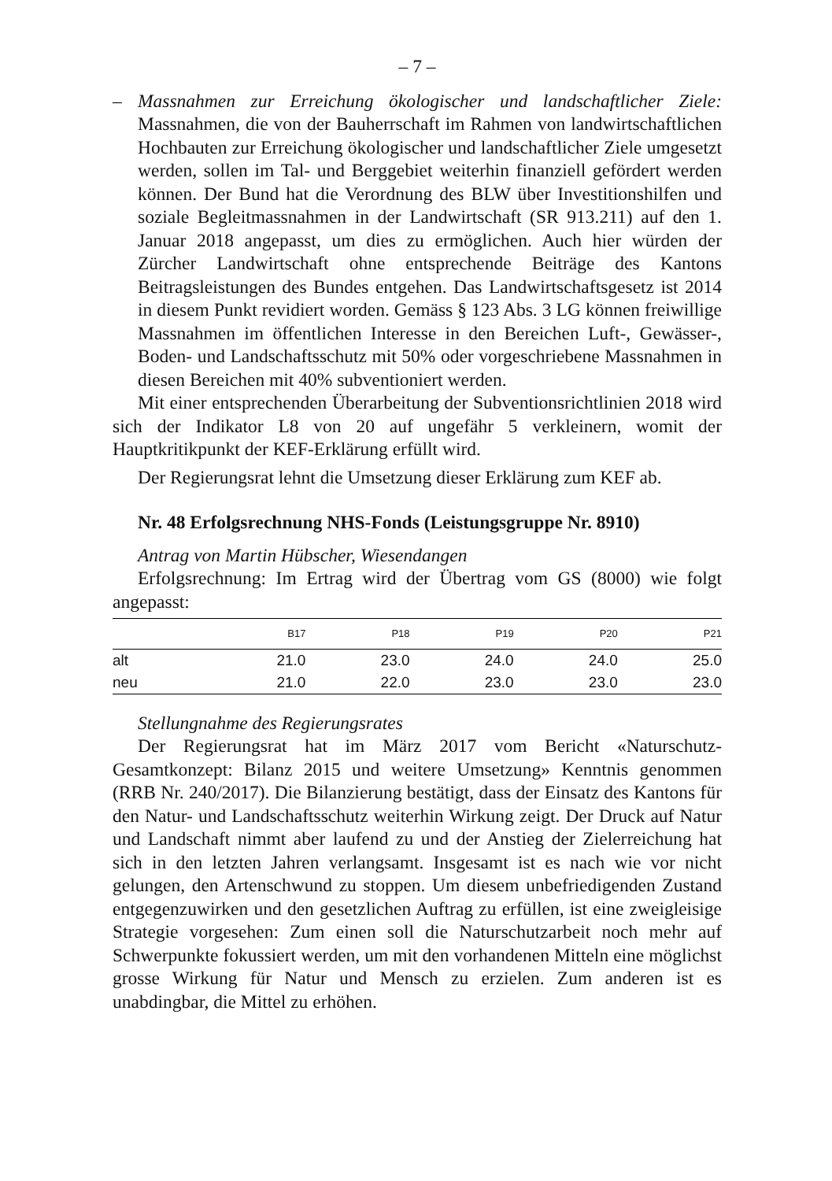– 7 –
– Massnahmen zur Erreichung ökologischer und landschaftlicher Ziele: Massnahmen, die von der Bauherrschaft im Rahmen von landwirtschaftlichen Hochbauten zur Erreichung ökologischer und landschaftlicher Ziele umgesetzt werden, sollen im Tal- und Berggebiet weiterhin finanziell gefördert werden können. Der Bund hat die Verordnung des BLW über Investitionshilfen und soziale Begleitmassnahmen in der Landwirtschaft (SR 913.211) auf den 1. Januar 2018 angepasst, um dies zu ermöglichen. Auch hier würden der Zürcher Landwirtschaft ohne entsprechende Beiträge des Kantons Beitragsleistungen des Bundes entgehen. Das Landwirtschaftsgesetz ist 2014 in diesem Punkt revidiert worden. Gemäss § 123 Abs. 3 LG können freiwillige Massnahmen im öffentlichen Interesse in den Bereichen Luft-, Gewässer-, Boden- und Landschaftsschutz mit 50% oder vorgeschriebene Massnahmen in diesen Bereichen mit 40% subventioniert werden.
Mit einer entsprechenden Überarbeitung der Subventionsrichtlinien 2018 wird sich der Indikator L8 von 20 auf ungefähr 5 verkleinern, womit der Hauptkritikpunkt der KEF-Erklärung erfüllt wird.
Der Regierungsrat lehnt die Umsetzung dieser Erklärung zum KEF ab.
Nr. 48 Erfolgsrechnung NHS-Fonds (Leistungsgruppe Nr. 8910)
Antrag von Martin Hübscher, Wiesendangen
Erfolgsrechnung: Im Ertrag wird der Übertrag vom GS (8000) wie folgt angepasst:
| | B17 | P18 | P19 | P20 | P21 |
| --- | --- | --- | --- | --- | --- |
| alt | 21.0 | 23.0 | 24.0 | 24.0 | 25.0 |
| neu | 21.0 | 22.0 | 23.0 | 23.0 | 23.0 |
Stellungnahme des Regierungsrates
Der Regierungsrat hat im März 2017 vom Bericht «Naturschutz-Gesamtkonzept: Bilanz 2015 und weitere Umsetzung» Kenntnis genommen (RRB Nr. 240/2017). Die Bilanzierung bestätigt, dass der Einsatz des Kantons für den Natur- und Landschaftsschutz weiterhin Wirkung zeigt. Der Druck auf Natur und Landschaft nimmt aber laufend zu und der Anstieg der Zielerreichung hat sich in den letzten Jahren verlangsamt. Insgesamt ist es nach wie vor nicht gelungen, den Artenschwund zu stoppen. Um diesem unbefriedigenden Zustand entgegenzuwirken und den gesetzlichen Auftrag zu erfüllen, ist eine zweigleisige Strategie vorgesehen: Zum einen soll die Naturschutzarbeit noch mehr auf Schwerpunkte fokussiert werden, um mit den vorhandenen Mitteln eine möglichst grosse Wirkung für Natur und Mensch zu erzielen. Zum anderen ist es unabdingbar, die Mittel zu erhöhen.